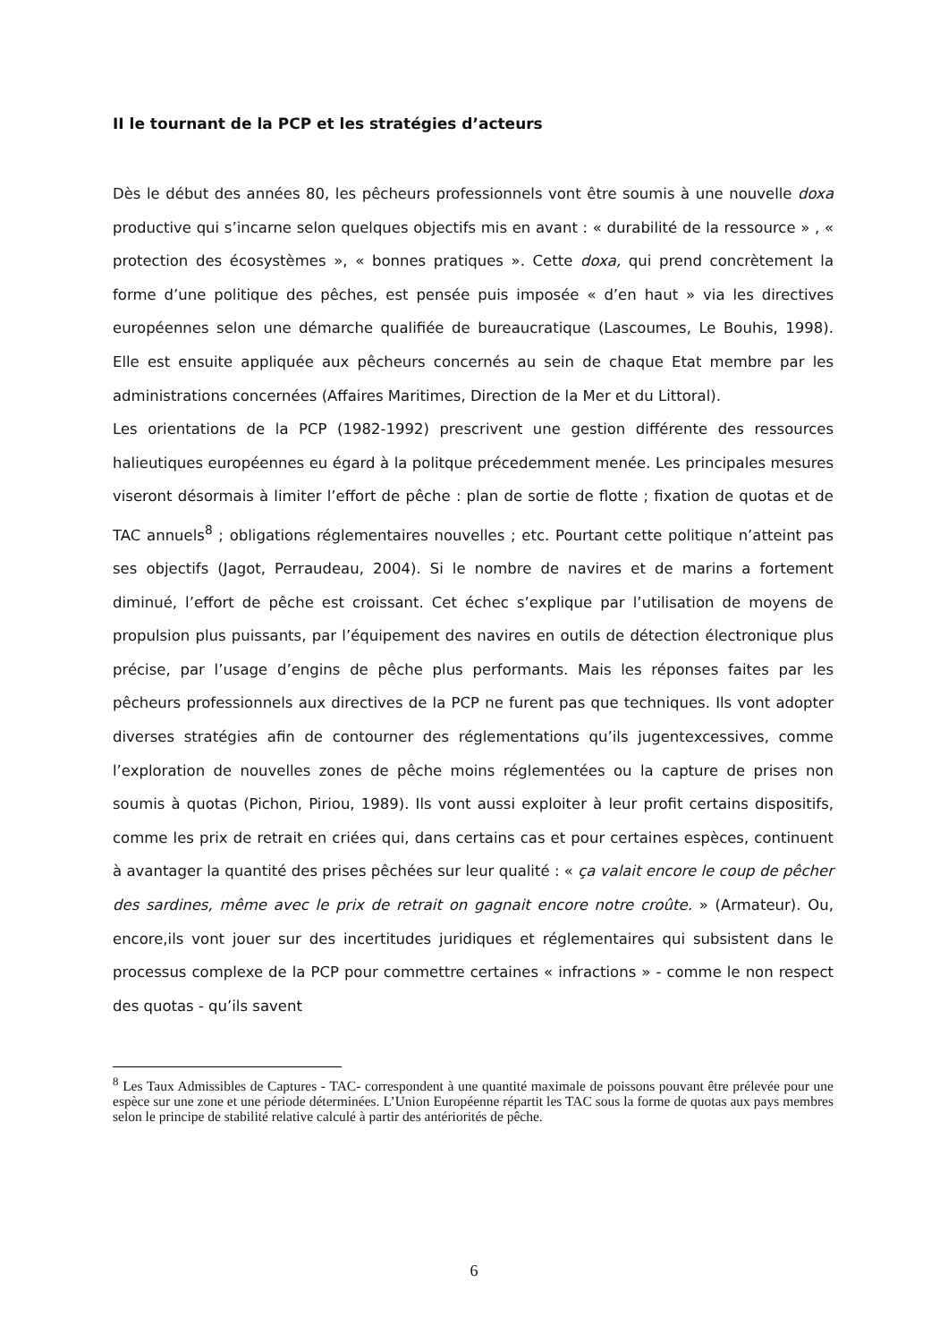II le tournant de la PCP et les stratégies d’acteurs
Dès le début des années 80, les pêcheurs professionnels vont être soumis à une nouvelle doxa productive qui s’incarne selon quelques objectifs mis en avant : « durabilité de la ressource » , « protection des écosystèmes », « bonnes pratiques ». Cette doxa, qui prend concrètement la forme d’une politique des pêches, est pensée puis imposée « d’en haut » via les directives européennes selon une démarche qualifiée de bureaucratique (Lascoumes, Le Bouhis, 1998). Elle est ensuite appliquée aux pêcheurs concernés au sein de chaque Etat membre par les administrations concernées (Affaires Maritimes, Direction de la Mer et du Littoral).
Les orientations de la PCP (1982-1992) prescrivent une gestion différente des ressources halieutiques européennes eu égard à la politque précedemment menée. Les principales mesures viseront désormais à limiter l’effort de pêche : plan de sortie de flotte ; fixation de quotas et de TAC annuels<sup>8</sup> ; obligations réglementaires nouvelles ; etc. Pourtant cette politique n’atteint pas ses objectifs (Jagot, Perraudeau, 2004). Si le nombre de navires et de marins a fortement diminué, l’effort de pêche est croissant. Cet échec s’explique par l’utilisation de moyens de propulsion plus puissants, par l’équipement des navires en outils de détection électronique plus précise, par l’usage d’engins de pêche plus performants. Mais les réponses faites par les pêcheurs professionnels aux directives de la PCP ne furent pas que techniques. Ils vont adopter diverses stratégies afin de contourner des réglementations qu’ils jugentexcessives, comme l’exploration de nouvelles zones de pêche moins réglementées ou la capture de prises non soumis à quotas (Pichon, Piriou, 1989). Ils vont aussi exploiter à leur profit certains dispositifs, comme les prix de retrait en criées qui, dans certains cas et pour certaines espèces, continuent à avantager la quantité des prises pêchées sur leur qualité : « ça valait encore le coup de pêcher des sardines, même avec le prix de retrait on gagnait encore notre croûte. » (Armateur). Ou, encore,ils vont jouer sur des incertitudes juridiques et réglementaires qui subsistent dans le processus complexe de la PCP pour commettre certaines « infractions » - comme le non respect des quotas - qu’ils savent
<sup>8</sup> Les Taux Admissibles de Captures - TAC- correspondent à une quantité maximale de poissons pouvant être prélevée pour une espèce sur une zone et une période déterminées. L’Union Européenne répartit les TAC sous la forme de quotas aux pays membres selon le principe de stabilité relative calculé à partir des antériorités de pêche.
6